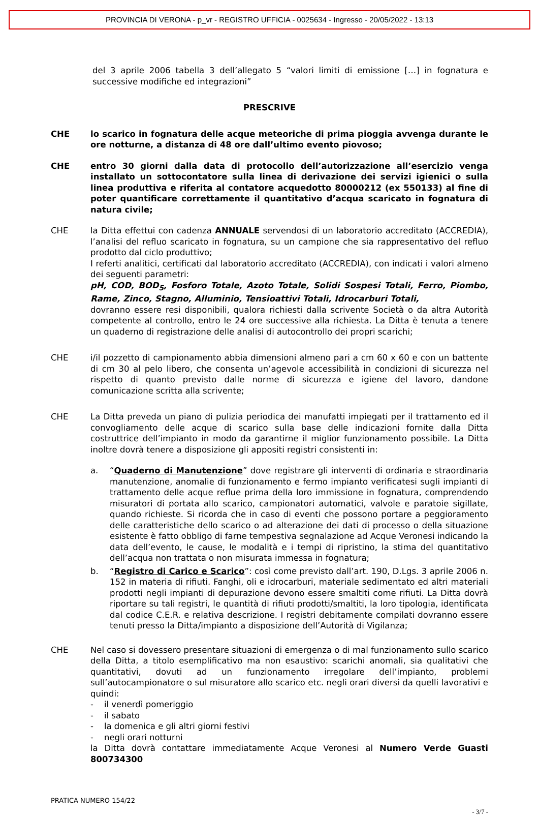PROVINCIA DI VERONA - p_vr - REGISTRO UFFICIA - 0025634 - Ingresso - 20/05/2022 - 13:13
del 3 aprile 2006 tabella 3 dell’allegato 5 “valori limiti di emissione […] in fognatura e successive modifiche ed integrazioni”
PRESCRIVE
CHE lo scarico in fognatura delle acque meteoriche di prima pioggia avvenga durante le ore notturne, a distanza di 48 ore dall’ultimo evento piovoso;
CHE entro 30 giorni dalla data di protocollo dell’autorizzazione all’esercizio venga installato un sottocontatore sulla linea di derivazione dei servizi igienici o sulla linea produttiva e riferita al contatore acquedotto 80000212 (ex 550133) al fine di poter quantificare correttamente il quantitativo d’acqua scaricato in fognatura di natura civile;
CHE la Ditta effettui con cadenza ANNUALE servendosi di un laboratorio accreditato (ACCREDIA), l’analisi del refluo scaricato in fognatura, su un campione che sia rappresentativo del refluo prodotto dal ciclo produttivo;
I referti analitici, certificati dal laboratorio accreditato (ACCREDIA), con indicati i valori almeno dei seguenti parametri:
pH, COD, BOD<sub>5</sub>, Fosforo Totale, Azoto Totale, Solidi Sospesi Totali, Ferro, Piombo, Rame, Zinco, Stagno, Alluminio, Tensioattivi Totali, Idrocarburi Totali,
dovranno essere resi disponibili, qualora richiesti dalla scrivente Società o da altra Autorità competente al controllo, entro le 24 ore successive alla richiesta. La Ditta è tenuta a tenere un quaderno di registrazione delle analisi di autocontrollo dei propri scarichi;
CHE i/il pozzetto di campionamento abbia dimensioni almeno pari a cm 60 x 60 e con un battente di cm 30 al pelo libero, che consenta un’agevole accessibilità in condizioni di sicurezza nel rispetto di quanto previsto dalle norme di sicurezza e igiene del lavoro, dandone comunicazione scritta alla scrivente;
CHE La Ditta preveda un piano di pulizia periodica dei manufatti impiegati per il trattamento ed il convogliamento delle acque di scarico sulla base delle indicazioni fornite dalla Ditta costruttrice dell’impianto in modo da garantirne il miglior funzionamento possibile. La Ditta inoltre dovrà tenere a disposizione gli appositi registri consistenti in:
a. “Quaderno di Manutenzione” dove registrare gli interventi di ordinaria e straordinaria manutenzione, anomalie di funzionamento e fermo impianto verificatesi sugli impianti di trattamento delle acque reflue prima della loro immissione in fognatura, comprendendo misuratori di portata allo scarico, campionatori automatici, valvole e paratoie sigillate, quando richieste. Si ricorda che in caso di eventi che possono portare a peggioramento delle caratteristiche dello scarico o ad alterazione dei dati di processo o della situazione esistente è fatto obbligo di farne tempestiva segnalazione ad Acque Veronesi indicando la data dell’evento, le cause, le modalità e i tempi di ripristino, la stima del quantitativo dell’acqua non trattata o non misurata immessa in fognatura;
b. “Registro di Carico e Scarico”: così come previsto dall’art. 190, D.Lgs. 3 aprile 2006 n. 152 in materia di rifiuti. Fanghi, oli e idrocarburi, materiale sedimentato ed altri materiali prodotti negli impianti di depurazione devono essere smaltiti come rifiuti. La Ditta dovrà riportare su tali registri, le quantità di rifiuti prodotti/smaltiti, la loro tipologia, identificata dal codice C.E.R. e relativa descrizione. I registri debitamente compilati dovranno essere tenuti presso la Ditta/impianto a disposizione dell’Autorità di Vigilanza;
CHE Nel caso si dovessero presentare situazioni di emergenza o di mal funzionamento sullo scarico della Ditta, a titolo esemplificativo ma non esaustivo: scarichi anomali, sia qualitativi che quantitativi, dovuti ad un funzionamento irregolare dell’impianto, problemi sull’autocampionatore o sul misuratore allo scarico etc. negli orari diversi da quelli lavorativi e quindi:
- il venerdì pomeriggio
- il sabato
- la domenica e gli altri giorni festivi
- negli orari notturni
la Ditta dovrà contattare immediatamente Acque Veronesi al Numero Verde Guasti 800734300
PRATICA NUMERO 154/22
- 3/7 -